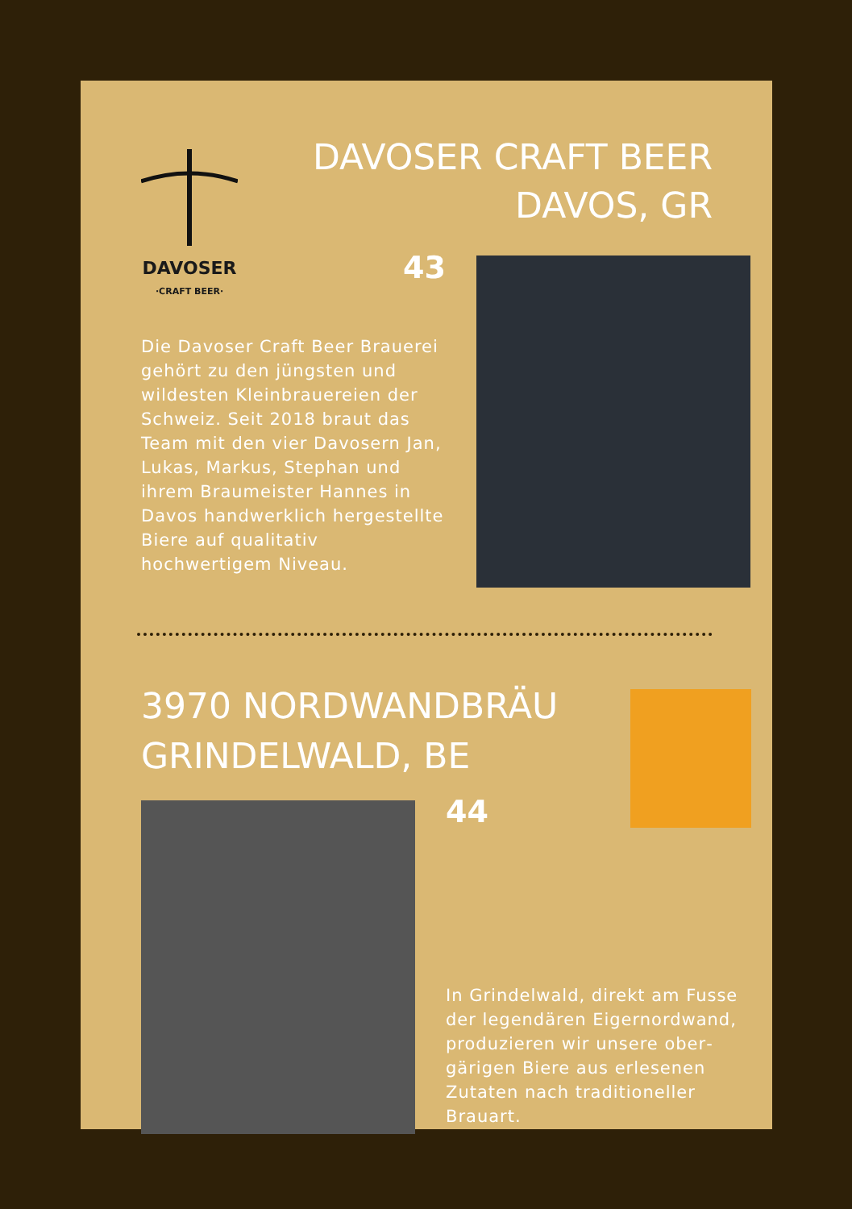DAVOSER
·CRAFT BEER·
DAVOSER CRAFT BEER
DAVOS, GR
43
Die Davoser Craft Beer Brauerei gehört zu den jüngsten und wildesten Kleinbrauereien der Schweiz. Seit 2018 braut das Team mit den vier Davosern Jan, Lukas, Markus, Stephan und ihrem Braumeister Hannes in Davos handwerklich her­gestellte Biere auf qualitativ hochwertigem Niveau.
3970 NORDWANDBRÄU
GRINDELWALD, BE
44
In Grindelwald, direkt am Fusse der legendären Eigernordwand, produzieren wir unsere ober­gärigen Biere aus erlesenen Zutaten nach traditioneller Brauart.